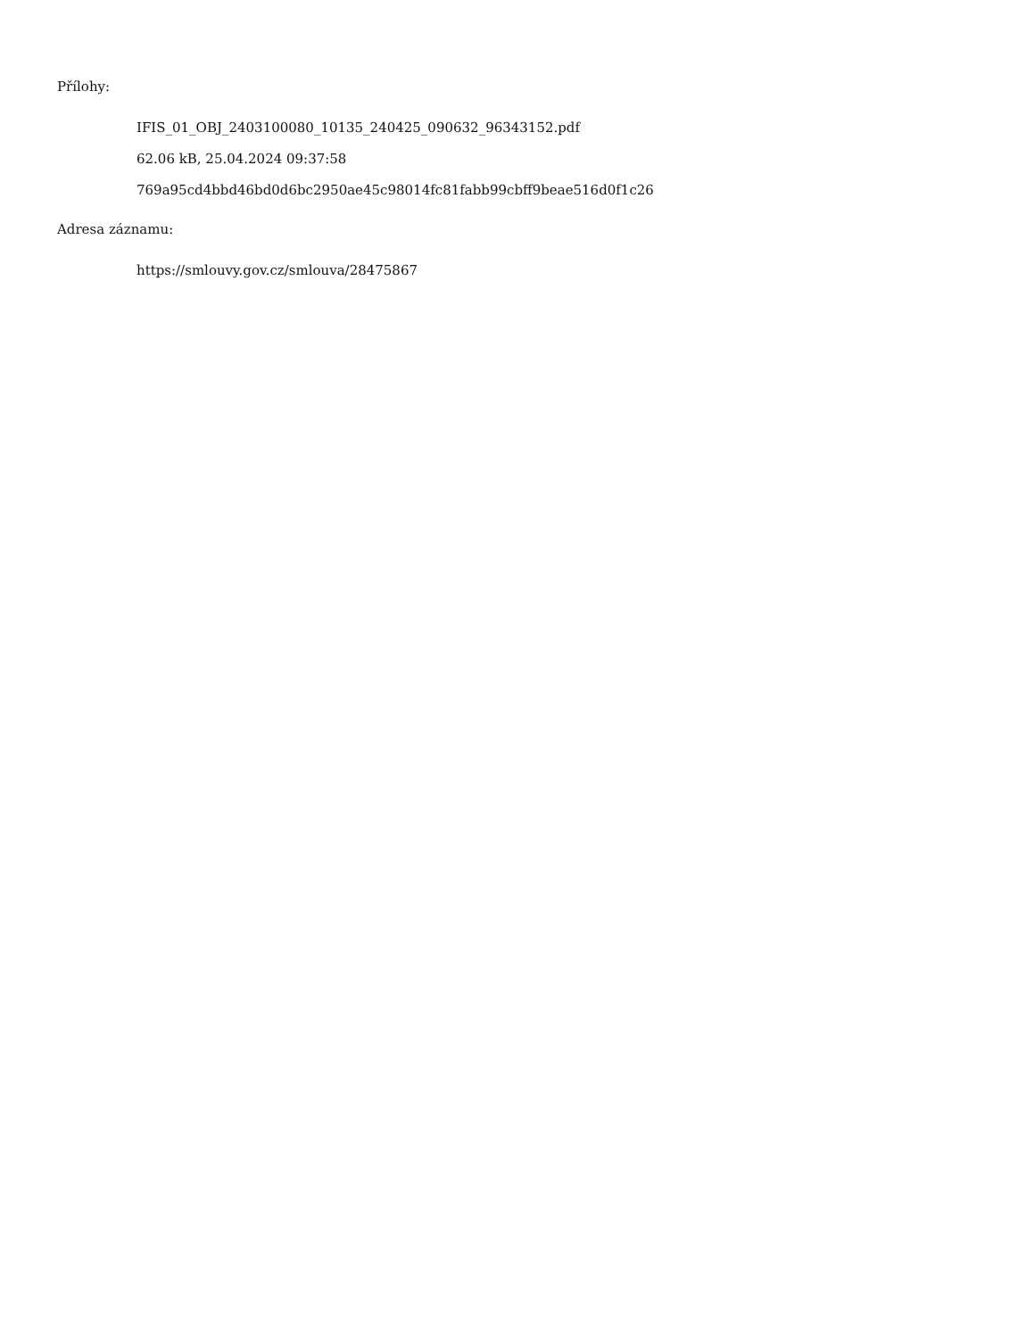Přílohy:
IFIS_01_OBJ_2403100080_10135_240425_090632_96343152.pdf
62.06 kB, 25.04.2024 09:37:58
769a95cd4bbd46bd0d6bc2950ae45c98014fc81fabb99cbff9beae516d0f1c26
Adresa záznamu:
https://smlouvy.gov.cz/smlouva/28475867